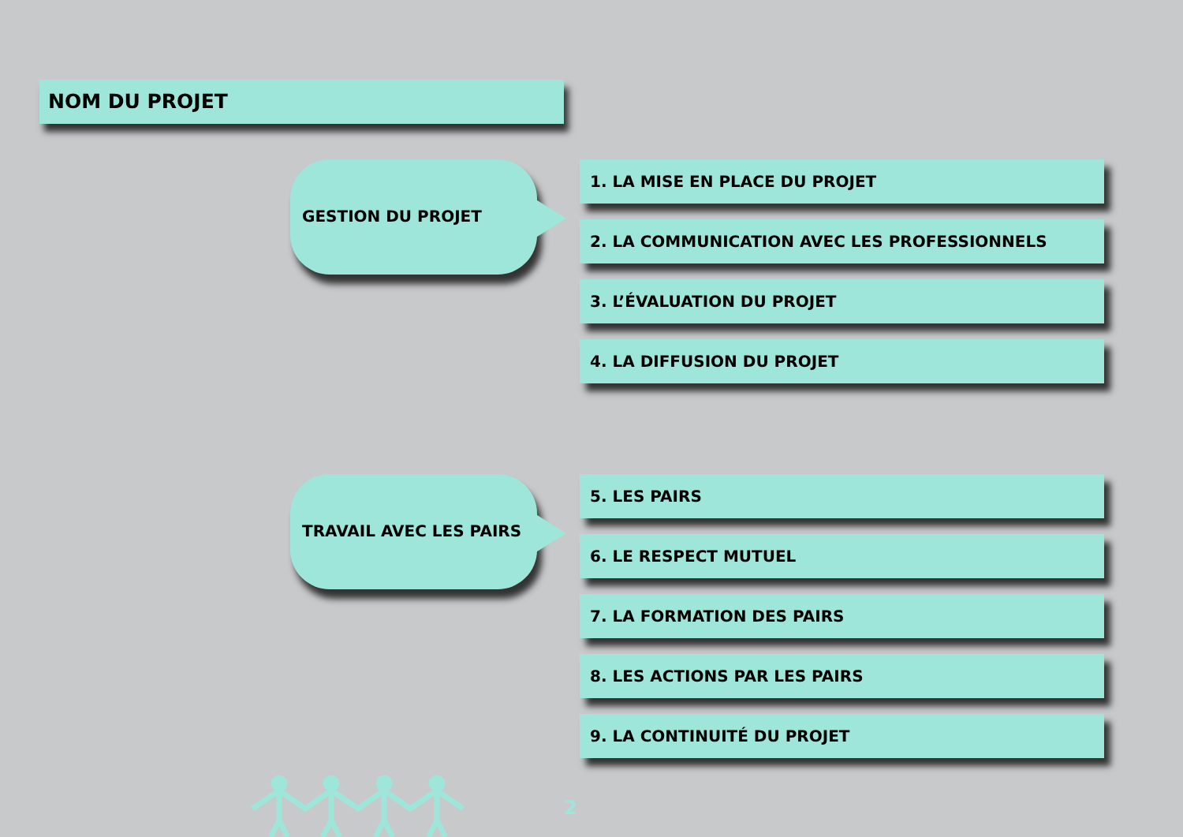NOM DU PROJET
GESTION DU PROJET
1. LA MISE EN PLACE DU PROJET
2. LA COMMUNICATION AVEC LES PROFESSIONNELS
3. L’ÉVALUATION DU PROJET
4. LA DIFFUSION DU PROJET
TRAVAIL AVEC LES PAIRS
5. LES PAIRS
6. LE RESPECT MUTUEL
7. LA FORMATION DES PAIRS
8. LES ACTIONS PAR LES PAIRS
9. LA CONTINUITÉ DU PROJET
2